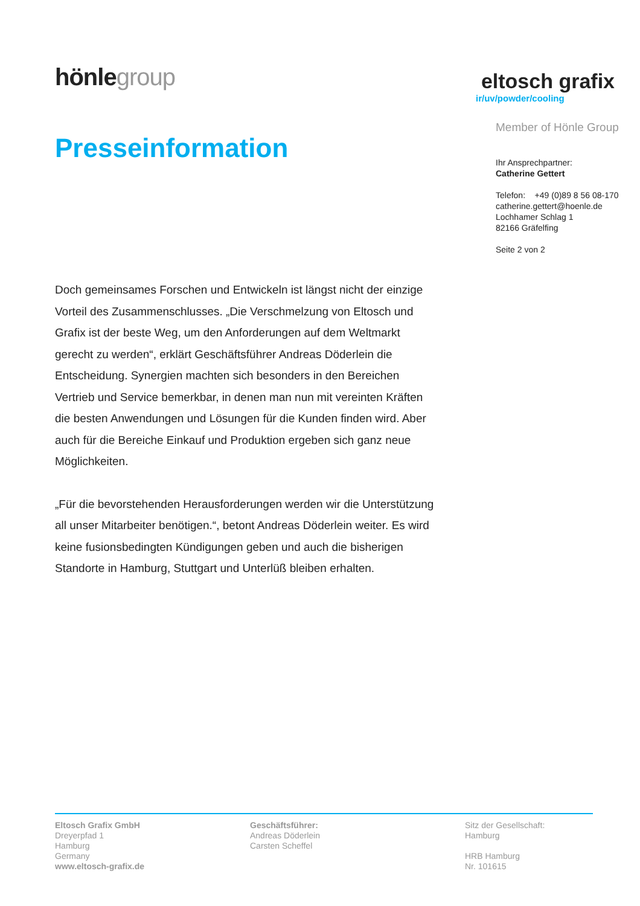hönlegroup
eltosch grafix
ir/uv/powder/cooling
Presseinformation
Member of Hönle Group
Ihr Ansprechpartner:
Catherine Gettert
Telefon: +49 (0)89 8 56 08-170
catherine.gettert@hoenle.de
Lochhamer Schlag 1
82166 Gräfelfing
Seite 2 von 2
Doch gemeinsames Forschen und Entwickeln ist längst nicht der einzige Vorteil des Zusammenschlusses. „Die Verschmelzung von Eltosch und Grafix ist der beste Weg, um den Anforderungen auf dem Weltmarkt gerecht zu werden“, erklärt Geschäftsführer Andreas Döderlein die Entscheidung. Synergien machten sich besonders in den Bereichen Vertrieb und Service bemerkbar, in denen man nun mit vereinten Kräften die besten Anwendungen und Lösungen für die Kunden finden wird. Aber auch für die Bereiche Einkauf und Produktion ergeben sich ganz neue Möglichkeiten.
„Für die bevorstehenden Herausforderungen werden wir die Unterstützung all unser Mitarbeiter benötigen.“, betont Andreas Döderlein weiter. Es wird keine fusionsbedingten Kündigungen geben und auch die bisherigen Standorte in Hamburg, Stuttgart und Unterlüß bleiben erhalten.
Eltosch Grafix GmbH
Dreyerpfad 1
Hamburg
Germany
www.eltosch-grafix.de
Geschäftsführer:
Andreas Döderlein
Carsten Scheffel
Sitz der Gesellschaft:
Hamburg
HRB Hamburg
Nr. 101615